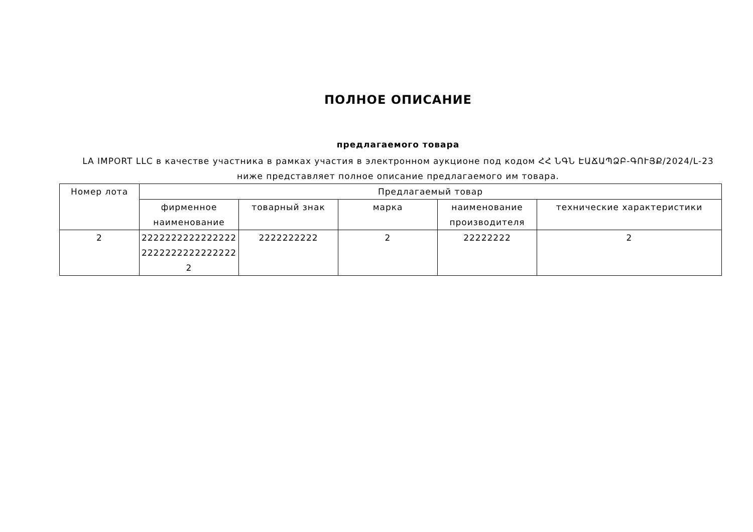ПОЛНОЕ ОПИСАНИЕ
предлагаемого товара
LA IMPORT LLC в качестве участника в рамках участия в электронном аукционе под кодом ՀՀ ՆԳՆ ԷԱՃԱՊՁԲ-ԳՈՒՅՔ/2024/L-23 ниже представляет полное описание предлагаемого им товара.
| Номер лота | Предлагаемый товар | | | | |
| --- | --- | --- | --- | --- | --- |
| | фирменное наименование | товарный знак | марка | наименование производителя | технические характеристики |
| 2 | 2222222222222222 2222222222222222 2 | 2222222222 | 2 | 22222222 | 2 |